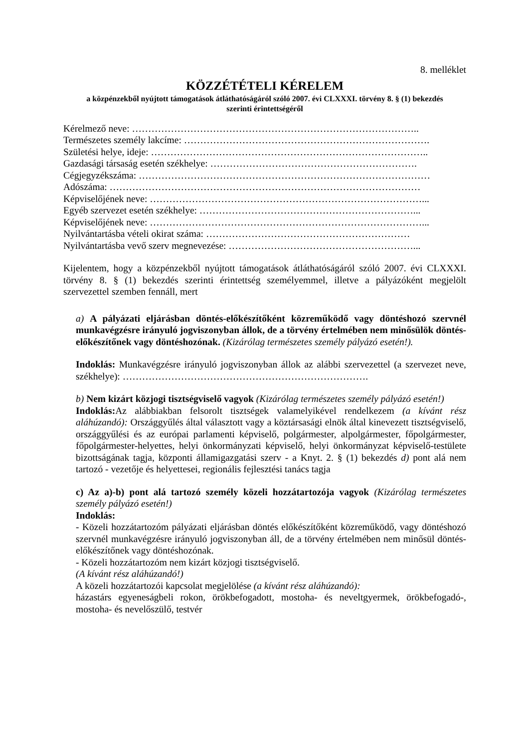8. melléklet
KÖZZÉTÉTELI KÉRELEM
a közpénzekből nyújtott támogatások átláthatóságáról szóló 2007. évi CLXXXI. törvény 8. § (1) bekezdés
szerinti érintettségéről
Kérelmező neve: ……………………………………………………………………………..
Természetes személy lakcíme: ………………………………………………………………….
Születési helye, ideje: …………………………………………………………………………..
Gazdasági társaság esetén székhelye: ……………………………………………………….
Cégjegyzékszáma: ………………………………………………………………………………
Adószáma: ……………………………………………………………………………………
Képviselőjének neve: …………………………………………………………………………...
Egyéb szervezet esetén székhelye: …………………………………………………………...
Képviselőjének neve: …………………………………………………………………………...
Nyilvántartásba vételi okirat száma: ………………………………………………………
Nyilvántartásba vevő szerv megnevezése: …………………………………………………...
Kijelentem, hogy a közpénzekből nyújtott támogatások átláthatóságáról szóló 2007. évi CLXXXI. törvény 8. § (1) bekezdés szerinti érintettség személyemmel, illetve a pályázóként megjelölt szervezettel szemben fennáll, mert
a) A pályázati eljárásban döntés-előkészítőként közreműködő vagy döntéshozó szervnél munkavégzésre irányuló jogviszonyban állok, de a törvény értelmében nem minősülök döntés-előkészítőnek vagy döntéshozónak. (Kizárólag természetes személy pályázó esetén!).
Indoklás: Munkavégzésre irányuló jogviszonyban állok az alábbi szervezettel (a szervezet neve, székhelye): ………………………………………………………………….
b) Nem kizárt közjogi tisztségviselő vagyok (Kizárólag természetes személy pályázó esetén!)
Indoklás: Az alábbiakban felsorolt tisztségek valamelyikével rendelkezem (a kívánt rész aláhúzandó): Országgyűlés által választott vagy a köztársasági elnök által kinevezett tisztségviselő, országgyűlési és az európai parlamenti képviselő, polgármester, alpolgármester, főpolgármester, főpolgármester-helyettes, helyi önkormányzati képviselő, helyi önkormányzat képviselő-testülete bizottságának tagja, központi államigazgatási szerv - a Knyt. 2. § (1) bekezdés d) pont alá nem tartozó - vezetője és helyettesei, regionális fejlesztési tanács tagja
c) Az a)-b) pont alá tartozó személy közeli hozzátartozója vagyok (Kizárólag természetes személy pályázó esetén!)
Indoklás:
- Közeli hozzátartozóm pályázati eljárásban döntés előkészítőként közreműködő, vagy döntéshozó szervnél munkavégzésre irányuló jogviszonyban áll, de a törvény értelmében nem minősül döntés-előkészítőnek vagy döntéshozónak.
- Közeli hozzátartozóm nem kizárt közjogi tisztségviselő.
(A kívánt rész aláhúzandó!)
A közeli hozzátartozói kapcsolat megjelölése (a kívánt rész aláhúzandó):
házastárs egyeneságbeli rokon, örökbefogadott, mostoha- és neveltgyermek, örökbefogadó-, mostoha- és nevelőszülő, testvér